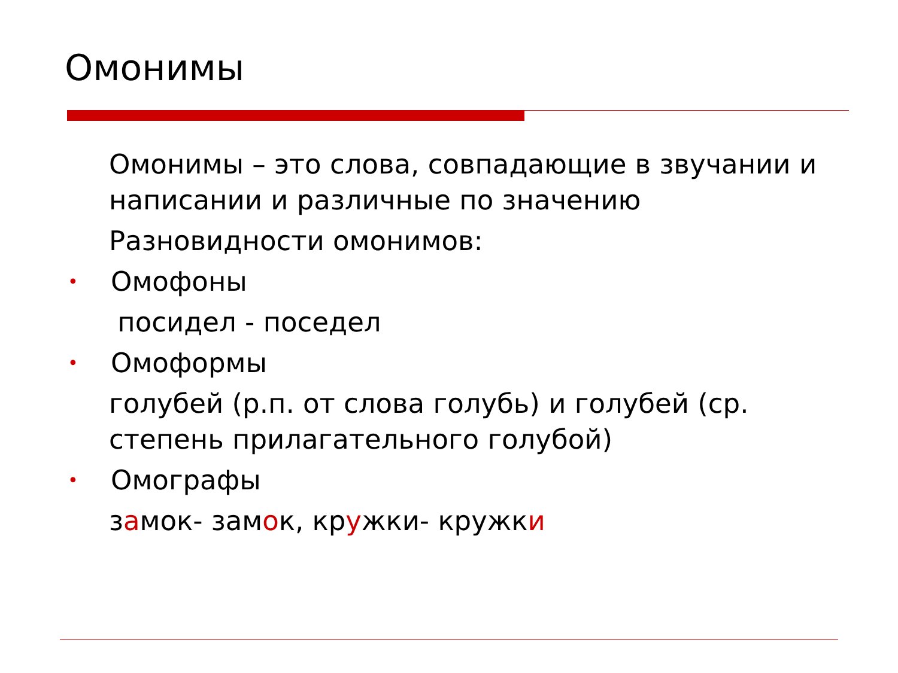Омонимы
Омонимы – это слова, совпадающие в звучании и написании и различные по значению
Разновидности омонимов:
• Омофоны
посидел - поседел
• Омоформы
голубей (р.п. от слова голубь) и голубей (ср. степень прилагательного голубой)
• Омографы
замок- замок, кружки- кружки